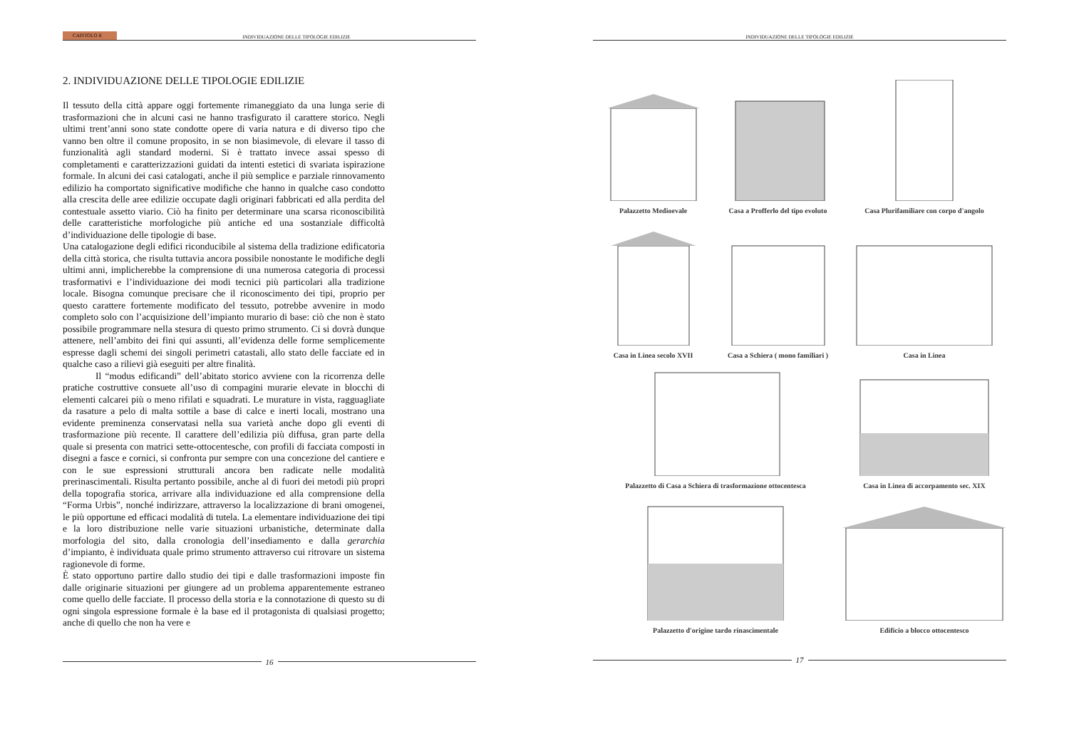CAPITOLO II INDIVIDUAZIONE DELLE TIPOLOGIE EDILIZIE
2. INDIVIDUAZIONE DELLE TIPOLOGIE EDILIZIE
Il tessuto della città appare oggi fortemente rimaneggiato da una lunga serie di trasformazioni che in alcuni casi ne hanno trasfigurato il carattere storico. Negli ultimi trent’anni sono state condotte opere di varia natura e di diverso tipo che vanno ben oltre il comune proposito, in se non biasimevole, di elevare il tasso di funzionalità agli standard moderni. Si è trattato invece assai spesso di completamenti e caratterizzazioni guidati da intenti estetici di svariata ispirazione formale. In alcuni dei casi catalogati, anche il più semplice e parziale rinnovamento edilizio ha comportato significative modifiche che hanno in qualche caso condotto alla crescita delle aree edilizie occupate dagli originari fabbricati ed alla perdita del contestuale assetto viario. Ciò ha finito per determinare una scarsa riconoscibilità delle caratteristiche morfologiche più antiche ed una sostanziale difficoltà d’individuazione delle tipologie di base.
Una catalogazione degli edifici riconducibile al sistema della tradizione edificatoria della città storica, che risulta tuttavia ancora possibile nonostante le modifiche degli ultimi anni, implicherebbe la comprensione di una numerosa categoria di processi trasformativi e l’individuazione dei modi tecnici più particolari alla tradizione locale. Bisogna comunque precisare che il riconoscimento dei tipi, proprio per questo carattere fortemente modificato del tessuto, potrebbe avvenire in modo completo solo con l’acquisizione dell’impianto murario di base: ciò che non è stato possibile programmare nella stesura di questo primo strumento. Ci si dovrà dunque attenere, nell’ambito dei fini qui assunti, all’evidenza delle forme semplicemente espresse dagli schemi dei singoli perimetri catastali, allo stato delle facciate ed in qualche caso a rilievi già eseguiti per altre finalità.
Il “modus edificandi” dell’abitato storico avviene con la ricorrenza delle pratiche costruttive consuete all’uso di compagini murarie elevate in blocchi di elementi calcarei più o meno rifilati e squadrati. Le murature in vista, ragguagliate da rasature a pelo di malta sottile a base di calce e inerti locali, mostrano una evidente preminenza conservatasi nella sua varietà anche dopo gli eventi di trasformazione più recente. Il carattere dell’edilizia più diffusa, gran parte della quale si presenta con matrici sette-ottocentesche, con profili di facciata composti in disegni a fasce e cornici, si confronta pur sempre con una concezione del cantiere e con le sue espressioni strutturali ancora ben radicate nelle modalità prerinascimentali. Risulta pertanto possibile, anche al di fuori dei metodi più propri della topografia storica, arrivare alla individuazione ed alla comprensione della “Forma Urbis”, nonché indirizzare, attraverso la localizzazione di brani omogenei, le più opportune ed efficaci modalità di tutela. La elementare individuazione dei tipi e la loro distribuzione nelle varie situazioni urbanistiche, determinate dalla morfologia del sito, dalla cronologia dell’insediamento e dalla gerarchia d’impianto, è individuata quale primo strumento attraverso cui ritrovare un sistema ragionevole di forme.
È stato opportuno partire dallo studio dei tipi e dalle trasformazioni imposte fin dalle originarie situazioni per giungere ad un problema apparentemente estraneo come quello delle facciate. Il processo della storia e la connotazione di questo su di ogni singola espressione formale è la base ed il protagonista di qualsiasi progetto; anche di quello che non ha vere e
16
INDIVIDUAZIONE DELLE TIPOLOGIE EDILIZIE
Palazzetto Medioevale
Casa a Profferlo del tipo evoluto
Casa Plurifamiliare con corpo d'angolo
Casa in Linea secolo XVII
Casa a Schiera ( mono familiari )
Casa in Linea
Palazzetto di Casa a Schiera di trasformazione ottocentesca
Casa in Linea di accorpamento sec. XIX
Palazzetto d'origine tardo rinascimentale
Edificio a blocco ottocentesco
17